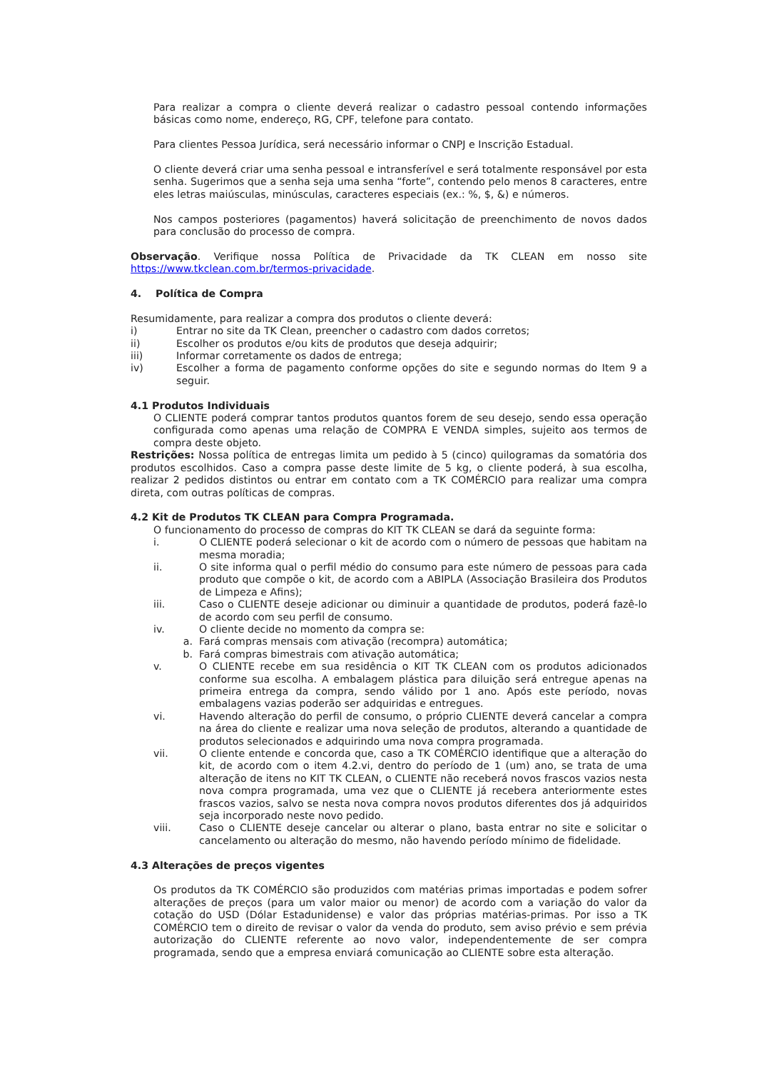Para realizar a compra o cliente deverá realizar o cadastro pessoal contendo informações básicas como nome, endereço, RG, CPF, telefone para contato.
Para clientes Pessoa Jurídica, será necessário informar o CNPJ e Inscrição Estadual.
O cliente deverá criar uma senha pessoal e intransferível e será totalmente responsável por esta senha. Sugerimos que a senha seja uma senha “forte”, contendo pelo menos 8 caracteres, entre eles letras maiúsculas, minúsculas, caracteres especiais (ex.: %, $, &) e números.
Nos campos posteriores (pagamentos) haverá solicitação de preenchimento de novos dados para conclusão do processo de compra.
Observação. Verifique nossa Política de Privacidade da TK CLEAN em nosso site https://www.tkclean.com.br/termos-privacidade.
4. Política de Compra
Resumidamente, para realizar a compra dos produtos o cliente deverá:
i) Entrar no site da TK Clean, preencher o cadastro com dados corretos;
ii) Escolher os produtos e/ou kits de produtos que deseja adquirir;
iii) Informar corretamente os dados de entrega;
iv) Escolher a forma de pagamento conforme opções do site e segundo normas do Item 9 a seguir.
4.1 Produtos Individuais
O CLIENTE poderá comprar tantos produtos quantos forem de seu desejo, sendo essa operação configurada como apenas uma relação de COMPRA E VENDA simples, sujeito aos termos de compra deste objeto.
Restrições: Nossa política de entregas limita um pedido à 5 (cinco) quilogramas da somatória dos produtos escolhidos. Caso a compra passe deste limite de 5 kg, o cliente poderá, à sua escolha, realizar 2 pedidos distintos ou entrar em contato com a TK COMÉRCIO para realizar uma compra direta, com outras políticas de compras.
4.2 Kit de Produtos TK CLEAN para Compra Programada.
O funcionamento do processo de compras do KIT TK CLEAN se dará da seguinte forma:
i. O CLIENTE poderá selecionar o kit de acordo com o número de pessoas que habitam na mesma moradia;
ii. O site informa qual o perfil médio do consumo para este número de pessoas para cada produto que compõe o kit, de acordo com a ABIPLA (Associação Brasileira dos Produtos de Limpeza e Afins);
iii. Caso o CLIENTE deseje adicionar ou diminuir a quantidade de produtos, poderá fazê-lo de acordo com seu perfil de consumo.
iv. O cliente decide no momento da compra se:
a. Fará compras mensais com ativação (recompra) automática;
b. Fará compras bimestrais com ativação automática;
v. O CLIENTE recebe em sua residência o KIT TK CLEAN com os produtos adicionados conforme sua escolha. A embalagem plástica para diluição será entregue apenas na primeira entrega da compra, sendo válido por 1 ano. Após este período, novas embalagens vazias poderão ser adquiridas e entregues.
vi. Havendo alteração do perfil de consumo, o próprio CLIENTE deverá cancelar a compra na área do cliente e realizar uma nova seleção de produtos, alterando a quantidade de produtos selecionados e adquirindo uma nova compra programada.
vii. O cliente entende e concorda que, caso a TK COMÉRCIO identifique que a alteração do kit, de acordo com o item 4.2.vi, dentro do período de 1 (um) ano, se trata de uma alteração de itens no KIT TK CLEAN, o CLIENTE não receberá novos frascos vazios nesta nova compra programada, uma vez que o CLIENTE já recebera anteriormente estes frascos vazios, salvo se nesta nova compra novos produtos diferentes dos já adquiridos seja incorporado neste novo pedido.
viii. Caso o CLIENTE deseje cancelar ou alterar o plano, basta entrar no site e solicitar o cancelamento ou alteração do mesmo, não havendo período mínimo de fidelidade.
4.3 Alterações de preços vigentes
Os produtos da TK COMÉRCIO são produzidos com matérias primas importadas e podem sofrer alterações de preços (para um valor maior ou menor) de acordo com a variação do valor da cotação do USD (Dólar Estadunidense) e valor das próprias matérias-primas. Por isso a TK COMÉRCIO tem o direito de revisar o valor da venda do produto, sem aviso prévio e sem prévia autorização do CLIENTE referente ao novo valor, independentemente de ser compra programada, sendo que a empresa enviará comunicação ao CLIENTE sobre esta alteração.